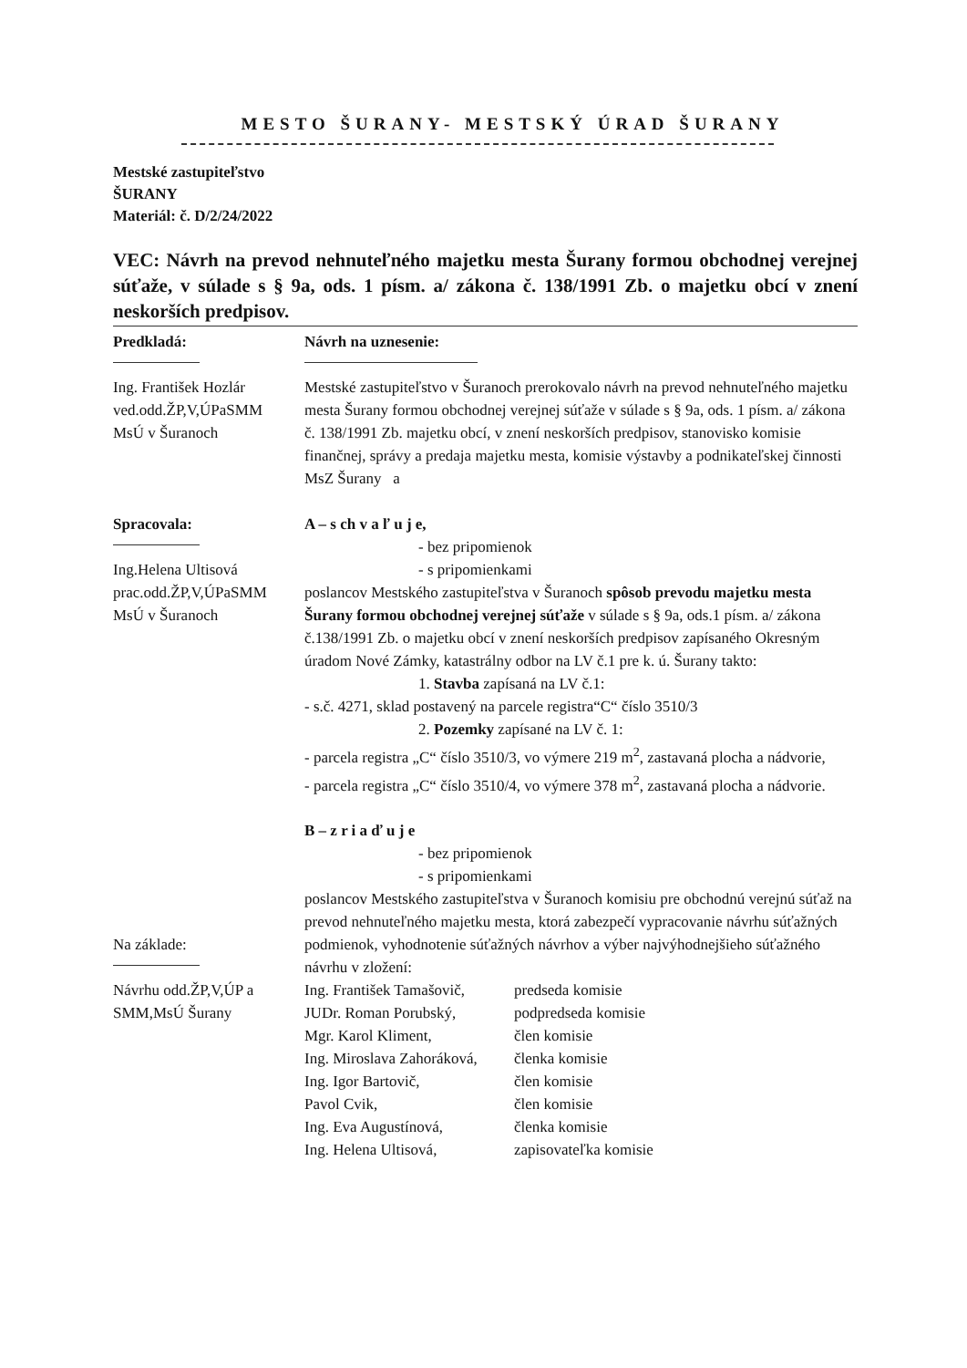MESTO ŠURANY- MESTSKÝ ÚRAD ŠURANY
Mestské zastupiteľstvo
ŠURANY
Materiál: č. D/2/24/2022
VEC: Návrh na prevod nehnuteľného majetku mesta Šurany formou obchodnej verejnej súťaže, v súlade s § 9a, ods. 1 písm. a/ zákona č. 138/1991 Zb. o majetku obcí v znení neskorších predpisov.
Predkladá:
Ing. František Hozlár
ved.odd.ŽP,V,ÚPaSMM
MsÚ v Šuranoch
Spracovala:
Ing.Helena Ultisová
prac.odd.ŽP,V,ÚPaSMM
MsÚ v Šuranoch
Návrh na uznesenie:
Mestské zastupiteľstvo v Šuranoch prerokovalo návrh na prevod nehnuteľného majetku mesta Šurany formou obchodnej verejnej súťaže v súlade s § 9a, ods. 1 písm. a/ zákona č. 138/1991 Zb. majetku obcí, v znení neskorších predpisov, stanovisko komisie finančnej, správy a predaja majetku mesta, komisie výstavby a podnikateľskej činnosti MsZ Šurany a
A – s ch v a ľ u j e,
- bez pripomienok
- s pripomienkami
poslancov Mestského zastupiteľstva v Šuranoch spôsob prevodu majetku mesta Šurany formou obchodnej verejnej súťaže v súlade s § 9a, ods.1 písm. a/ zákona č.138/1991 Zb. o majetku obcí v znení neskorších predpisov zapísaného Okresným úradom Nové Zámky, katastrálny odbor na LV č.1 pre k. ú. Šurany takto:
1. Stavba zapísaná na LV č.1:
- s.č. 4271, sklad postavený na parcele registra“C“ číslo 3510/3
2. Pozemky zapísané na LV č. 1:
- parcela registra „C“ číslo 3510/3, vo výmere 219 m<sup>2</sup>, zastavaná plocha a nádvorie,
- parcela registra „C“ číslo 3510/4, vo výmere 378 m<sup>2</sup>, zastavaná plocha a nádvorie.
B – z r i a ď u j e
- bez pripomienok
- s pripomienkami
poslancov Mestského zastupiteľstva v Šuranoch komisiu pre obchodnú verejnú súťaž na prevod nehnuteľného majetku mesta, ktorá zabezpečí vypracovanie návrhu súťažných podmienok, vyhodnotenie súťažných návrhov a výber najvýhodnejšieho súťažného návrhu v zložení:
Ing. František Tamašovič, predseda komisie JUDr. Roman Porubský, podpredseda komisie Mgr. Karol Kliment, člen komisie Ing. Miroslava Zahoráková, členka komisie Ing. Igor Bartovič, člen komisie Pavol Cvik, člen komisie Ing. Eva Augustínová, členka komisie Ing. Helena Ultisová, zapisovateľka komisie
Na základe:
Návrhu odd.ŽP,V,ÚP a SMM,MsÚ Šurany